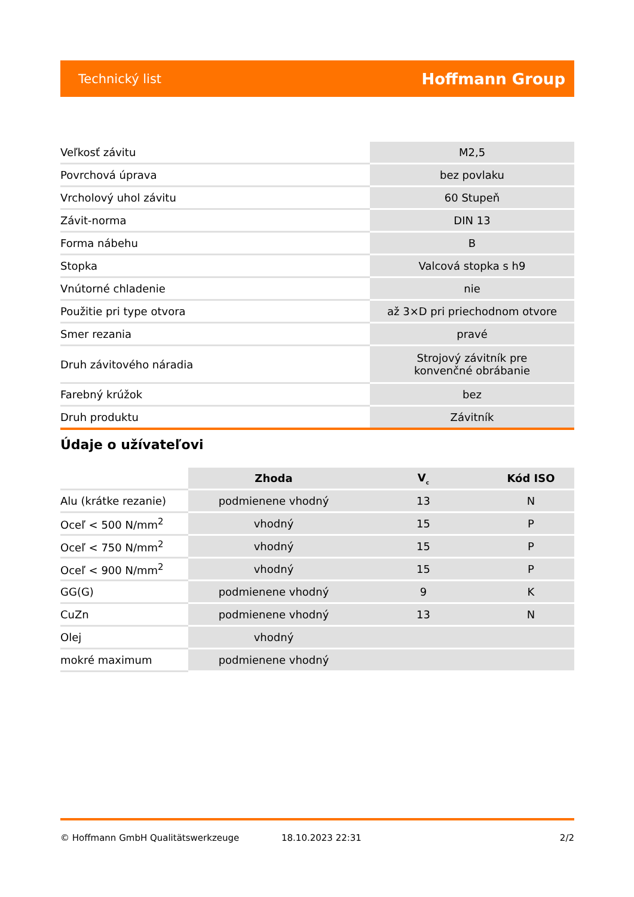Technický list Hoffmann Group
| Veľkosť závitu | M2,5 |
| Povrchová úprava | bez povlaku |
| Vrcholový uhol závitu | 60 Stupeň |
| Závit-norma | DIN 13 |
| Forma nábehu | B |
| Stopka | Valcová stopka s h9 |
| Vnútorné chladenie | nie |
| Použitie pri type otvora | až 3×D pri priechodnom otvore |
| Smer rezania | pravé |
| Druh závitového náradia | Strojový závitník pre konvenčné obrábanie |
| Farebný krúžok | bez |
| Druh produktu | Závitník |
Údaje o užívateľovi
| | Zhoda | V<sub>c</sub> | Kód ISO |
| --- | --- | --- | --- |
| Alu (krátke rezanie) | podmienene vhodný | 13 | N |
| Oceľ < 500 N/mm<sup>2</sup> | vhodný | 15 | P |
| Oceľ < 750 N/mm<sup>2</sup> | vhodný | 15 | P |
| Oceľ < 900 N/mm<sup>2</sup> | vhodný | 15 | P |
| GG(G) | podmienene vhodný | 9 | K |
| CuZn | podmienene vhodný | 13 | N |
| Olej | vhodný | | |
| mokré maximum | podmienene vhodný | | |
© Hoffmann GmbH Qualitätswerkzeuge 18.10.2023 22:31 2/2